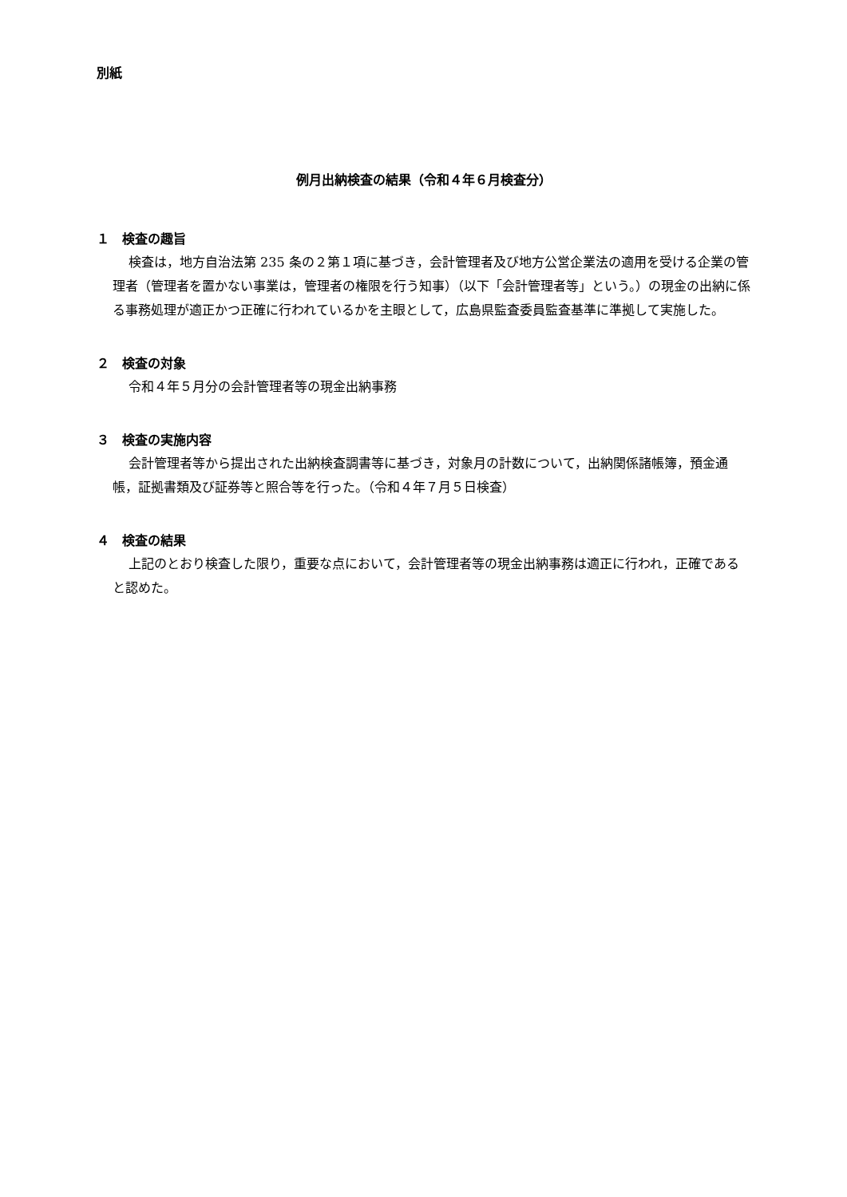別紙
例月出納検査の結果（令和４年６月検査分）
１　検査の趣旨
検査は，地方自治法第 235 条の２第１項に基づき，会計管理者及び地方公営企業法の適用を受ける企業の管理者（管理者を置かない事業は，管理者の権限を行う知事）（以下「会計管理者等」という。）の現金の出納に係る事務処理が適正かつ正確に行われているかを主眼として，広島県監査委員監査基準に準拠して実施した。
２　検査の対象
令和４年５月分の会計管理者等の現金出納事務
３　検査の実施内容
会計管理者等から提出された出納検査調書等に基づき，対象月の計数について，出納関係諸帳簿，預金通帳，証拠書類及び証券等と照合等を行った。（令和４年７月５日検査）
４　検査の結果
上記のとおり検査した限り，重要な点において，会計管理者等の現金出納事務は適正に行われ，正確であると認めた。